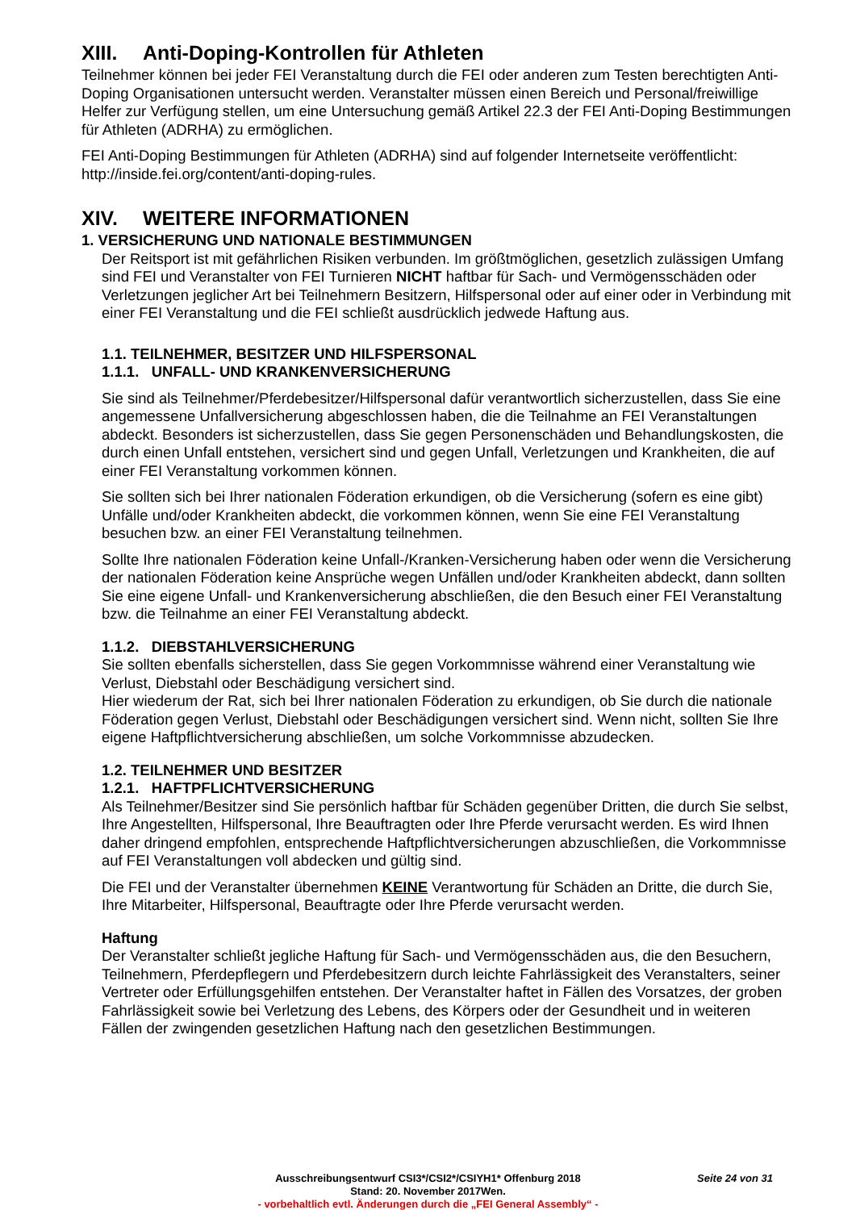XIII. Anti-Doping-Kontrollen für Athleten
Teilnehmer können bei jeder FEI Veranstaltung durch die FEI oder anderen zum Testen berechtigten Anti-Doping Organisationen untersucht werden. Veranstalter müssen einen Bereich und Personal/freiwillige Helfer zur Verfügung stellen, um eine Untersuchung gemäß Artikel 22.3 der FEI Anti-Doping Bestimmungen für Athleten (ADRHA) zu ermöglichen.
FEI Anti-Doping Bestimmungen für Athleten (ADRHA) sind auf folgender Internetseite veröffentlicht: http://inside.fei.org/content/anti-doping-rules.
XIV. WEITERE INFORMATIONEN
1. VERSICHERUNG UND NATIONALE BESTIMMUNGEN
Der Reitsport ist mit gefährlichen Risiken verbunden. Im größtmöglichen, gesetzlich zulässigen Umfang sind FEI und Veranstalter von FEI Turnieren NICHT haftbar für Sach- und Vermögensschäden oder Verletzungen jeglicher Art bei Teilnehmern Besitzern, Hilfspersonal oder auf einer oder in Verbindung mit einer FEI Veranstaltung und die FEI schließt ausdrücklich jedwede Haftung aus.
1.1. TEILNEHMER, BESITZER UND HILFSPERSONAL
1.1.1. UNFALL- UND KRANKENVERSICHERUNG
Sie sind als Teilnehmer/Pferdebesitzer/Hilfspersonal dafür verantwortlich sicherzustellen, dass Sie eine angemessene Unfallversicherung abgeschlossen haben, die die Teilnahme an FEI Veranstaltungen abdeckt. Besonders ist sicherzustellen, dass Sie gegen Personenschäden und Behandlungskosten, die durch einen Unfall entstehen, versichert sind und gegen Unfall, Verletzungen und Krankheiten, die auf einer FEI Veranstaltung vorkommen können.
Sie sollten sich bei Ihrer nationalen Föderation erkundigen, ob die Versicherung (sofern es eine gibt) Unfälle und/oder Krankheiten abdeckt, die vorkommen können, wenn Sie eine FEI Veranstaltung besuchen bzw. an einer FEI Veranstaltung teilnehmen.
Sollte Ihre nationalen Föderation keine Unfall-/Kranken-Versicherung haben oder wenn die Versicherung der nationalen Föderation keine Ansprüche wegen Unfällen und/oder Krankheiten abdeckt, dann sollten Sie eine eigene Unfall- und Krankenversicherung abschließen, die den Besuch einer FEI Veranstaltung bzw. die Teilnahme an einer FEI Veranstaltung abdeckt.
1.1.2. DIEBSTAHLVERSICHERUNG
Sie sollten ebenfalls sicherstellen, dass Sie gegen Vorkommnisse während einer Veranstaltung wie Verlust, Diebstahl oder Beschädigung versichert sind.
Hier wiederum der Rat, sich bei Ihrer nationalen Föderation zu erkundigen, ob Sie durch die nationale Föderation gegen Verlust, Diebstahl oder Beschädigungen versichert sind. Wenn nicht, sollten Sie Ihre eigene Haftpflichtversicherung abschließen, um solche Vorkommnisse abzudecken.
1.2. TEILNEHMER UND BESITZER
1.2.1. HAFTPFLICHTVERSICHERUNG
Als Teilnehmer/Besitzer sind Sie persönlich haftbar für Schäden gegenüber Dritten, die durch Sie selbst, Ihre Angestellten, Hilfspersonal, Ihre Beauftragten oder Ihre Pferde verursacht werden. Es wird Ihnen daher dringend empfohlen, entsprechende Haftpflichtversicherungen abzuschließen, die Vorkommnisse auf FEI Veranstaltungen voll abdecken und gültig sind.
Die FEI und der Veranstalter übernehmen KEINE Verantwortung für Schäden an Dritte, die durch Sie, Ihre Mitarbeiter, Hilfspersonal, Beauftragte oder Ihre Pferde verursacht werden.
Haftung
Der Veranstalter schließt jegliche Haftung für Sach- und Vermögensschäden aus, die den Besuchern, Teilnehmern, Pferdepflegern und Pferdebesitzern durch leichte Fahrlässigkeit des Veranstalters, seiner Vertreter oder Erfüllungsgehilfen entstehen. Der Veranstalter haftet in Fällen des Vorsatzes, der groben Fahrlässigkeit sowie bei Verletzung des Lebens, des Körpers oder der Gesundheit und in weiteren Fällen der zwingenden gesetzlichen Haftung nach den gesetzlichen Bestimmungen.
Ausschreibungsentwurf CSI3*/CSI2*/CSIYH1* Offenburg 2018 Seite 24 von 31
Stand: 20. November 2017Wen.
- vorbehaltlich evtl. Änderungen durch die „FEI General Assembly“ -